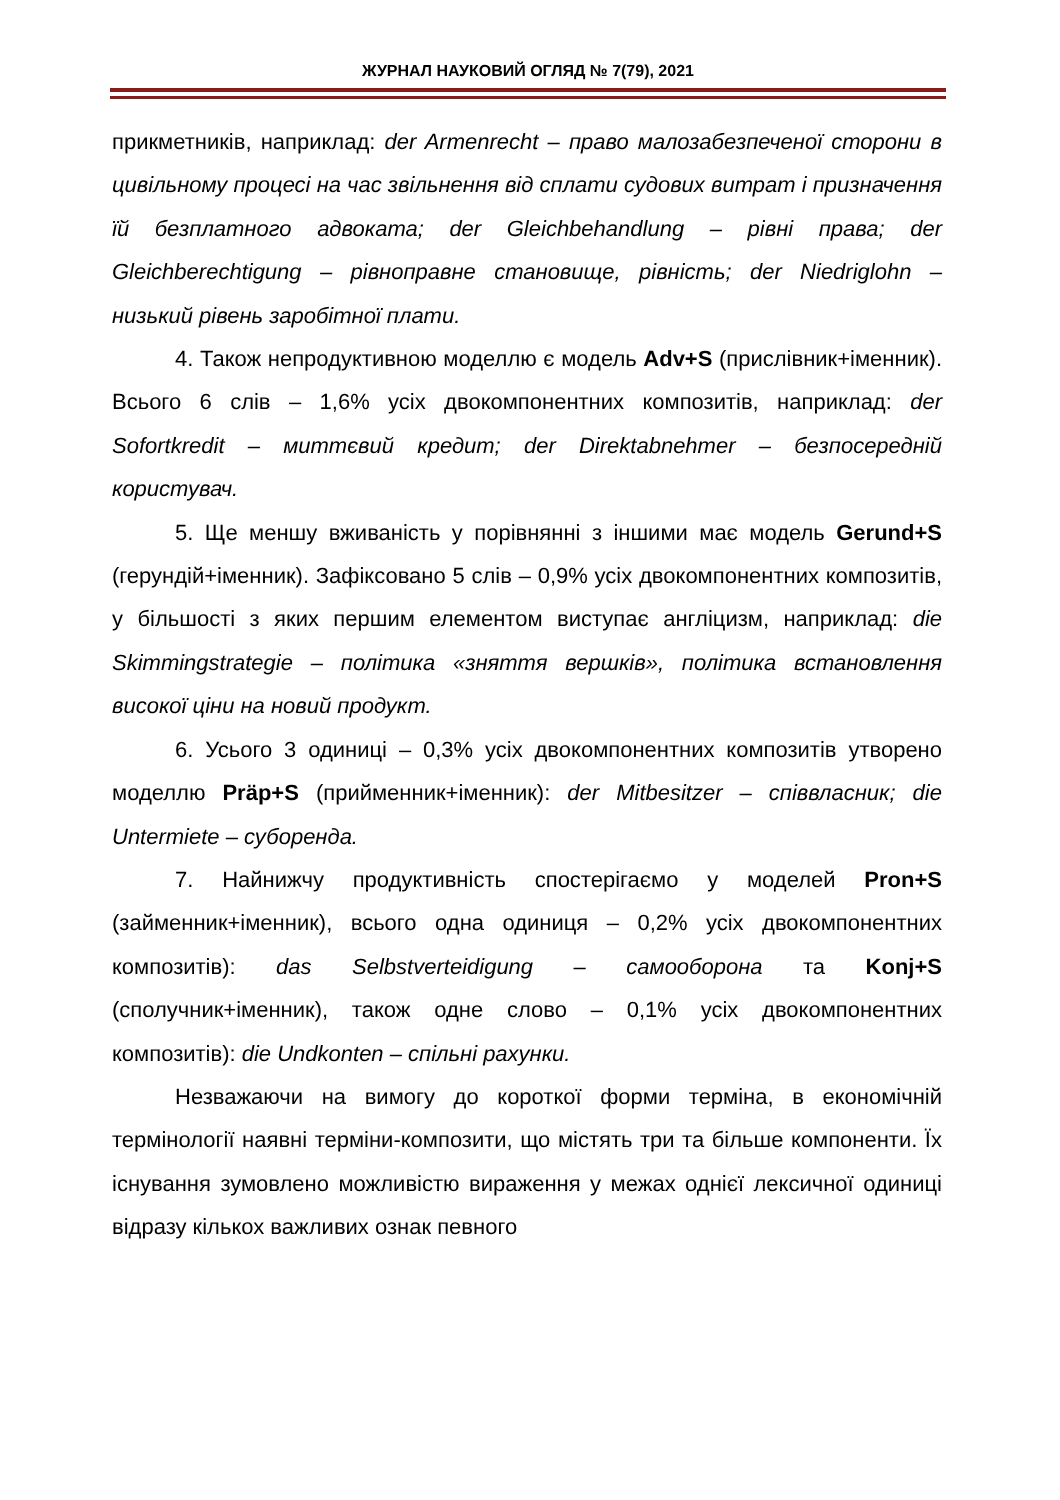ЖУРНАЛ НАУКОВИЙ ОГЛЯД № 7(79), 2021
прикметників, наприклад: der Armenrecht – право малозабезпеченої сторони в цивільному процесі на час звільнення від сплати судових витрат і призначення їй безплатного адвоката; der Gleichbehandlung – рівні права; der Gleichberechtigung – рівноправне становище, рівність; der Niedriglohn – низький рівень заробітної плати.
4. Також непродуктивною моделлю є модель Adv+S (прислівник+іменник). Всього 6 слів – 1,6% усіх двокомпонентних композитів, наприклад: der Sofortkredit – миттєвий кредит; der Direktabnehmer – безпосередній користувач.
5. Ще меншу вживаність у порівнянні з іншими має модель Gerund+S (герундій+іменник). Зафіксовано 5 слів – 0,9% усіх двокомпонентних композитів, у більшості з яких першим елементом виступає англіцизм, наприклад: die Skimmingstrategie – політика «зняття вершків», політика встановлення високої ціни на новий продукт.
6. Усього 3 одиниці – 0,3% усіх двокомпонентних композитів утворено моделлю Präp+S (прийменник+іменник): der Mitbesitzer – співвласник; die Untermiete – суборенда.
7. Найнижчу продуктивність спостерігаємо у моделей Pron+S (займенник+іменник), всього одна одиниця – 0,2% усіх двокомпонентних композитів): das Selbstverteidigung – самооборона та Konj+S (сполучник+іменник), також одне слово – 0,1% усіх двокомпонентних композитів): die Undkonten – спільні рахунки.
Незважаючи на вимогу до короткої форми терміна, в економічній термінології наявні терміни-композити, що містять три та більше компоненти. Їх існування зумовлено можливістю вираження у межах однієї лексичної одиниці відразу кількох важливих ознак певного